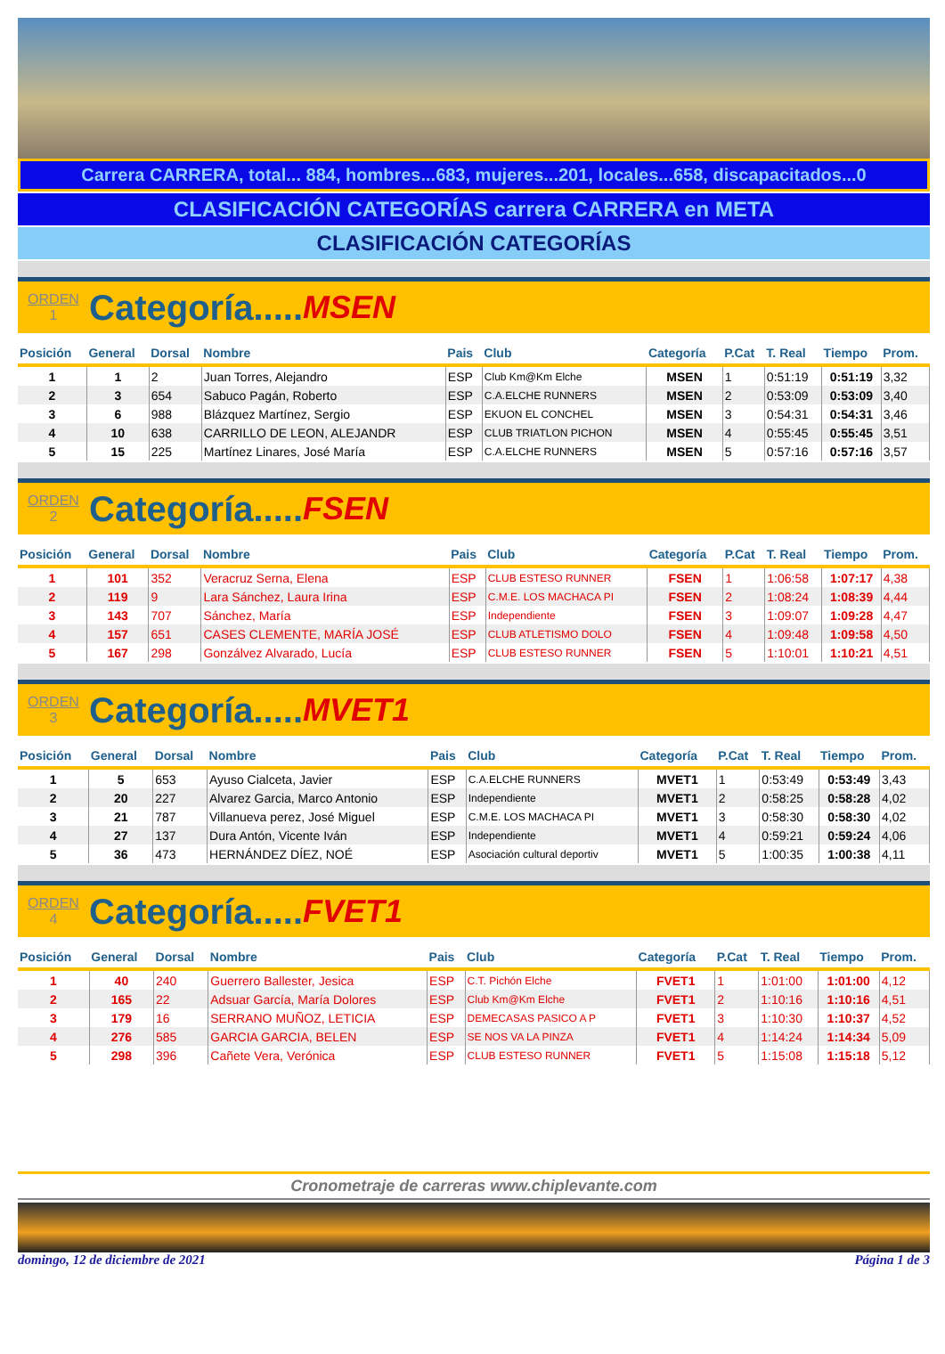Carrera CARRERA, total... 884, hombres...683, mujeres...201, locales...658, discapacitados...0
CLASIFICACIÓN CATEGORÍAS carrera CARRERA en META
CLASIFICACIÓN CATEGORÍAS
ORDEN
1
Categoría..... MSEN
| Posición | General | Dorsal | Nombre | Pais | Club | Categoría | P.Cat | T. Real | Tiempo | Prom. |
| --- | --- | --- | --- | --- | --- | --- | --- | --- | --- | --- |
| 1 | 1 | 2 | Juan Torres, Alejandro | ESP | Club Km@Km Elche | MSEN | 1 | 0:51:19 | 0:51:19 | 3,32 |
| 2 | 3 | 654 | Sabuco Pagán, Roberto | ESP | C.A.ELCHE RUNNERS | MSEN | 2 | 0:53:09 | 0:53:09 | 3,40 |
| 3 | 6 | 988 | Blázquez Martínez, Sergio | ESP | EKUON EL CONCHEL | MSEN | 3 | 0:54:31 | 0:54:31 | 3,46 |
| 4 | 10 | 638 | CARRILLO DE LEON, ALEJANDR | ESP | CLUB TRIATLON PICHON | MSEN | 4 | 0:55:45 | 0:55:45 | 3,51 |
| 5 | 15 | 225 | Martínez Linares, José María | ESP | C.A.ELCHE RUNNERS | MSEN | 5 | 0:57:16 | 0:57:16 | 3,57 |
ORDEN
2
Categoría..... FSEN
| Posición | General | Dorsal | Nombre | Pais | Club | Categoría | P.Cat | T. Real | Tiempo | Prom. |
| --- | --- | --- | --- | --- | --- | --- | --- | --- | --- | --- |
| 1 | 101 | 352 | Veracruz Serna, Elena | ESP | CLUB ESTESO RUNNER | FSEN | 1 | 1:06:58 | 1:07:17 | 4,38 |
| 2 | 119 | 9 | Lara Sánchez, Laura Irina | ESP | C.M.E. LOS MACHACA PI | FSEN | 2 | 1:08:24 | 1:08:39 | 4,44 |
| 3 | 143 | 707 | Sánchez, María | ESP | Independiente | FSEN | 3 | 1:09:07 | 1:09:28 | 4,47 |
| 4 | 157 | 651 | CASES CLEMENTE, MARÍA JOSÉ | ESP | CLUB ATLETISMO DOLO | FSEN | 4 | 1:09:48 | 1:09:58 | 4,50 |
| 5 | 167 | 298 | Gonzálvez Alvarado, Lucía | ESP | CLUB ESTESO RUNNER | FSEN | 5 | 1:10:01 | 1:10:21 | 4,51 |
ORDEN
3
Categoría..... MVET1
| Posición | General | Dorsal | Nombre | Pais | Club | Categoría | P.Cat | T. Real | Tiempo | Prom. |
| --- | --- | --- | --- | --- | --- | --- | --- | --- | --- | --- |
| 1 | 5 | 653 | Ayuso Cialceta, Javier | ESP | C.A.ELCHE RUNNERS | MVET1 | 1 | 0:53:49 | 0:53:49 | 3,43 |
| 2 | 20 | 227 | Alvarez Garcia, Marco Antonio | ESP | Independiente | MVET1 | 2 | 0:58:25 | 0:58:28 | 4,02 |
| 3 | 21 | 787 | Villanueva perez, José Miguel | ESP | C.M.E. LOS MACHACA PI | MVET1 | 3 | 0:58:30 | 0:58:30 | 4,02 |
| 4 | 27 | 137 | Dura Antón, Vicente Iván | ESP | Independiente | MVET1 | 4 | 0:59:21 | 0:59:24 | 4,06 |
| 5 | 36 | 473 | HERNÁNDEZ DÍEZ, NOÉ | ESP | Asociación cultural deportiv | MVET1 | 5 | 1:00:35 | 1:00:38 | 4,11 |
ORDEN
4
Categoría..... FVET1
| Posición | General | Dorsal | Nombre | Pais | Club | Categoría | P.Cat | T. Real | Tiempo | Prom. |
| --- | --- | --- | --- | --- | --- | --- | --- | --- | --- | --- |
| 1 | 40 | 240 | Guerrero Ballester, Jesica | ESP | C.T. Pichón Elche | FVET1 | 1 | 1:01:00 | 1:01:00 | 4,12 |
| 2 | 165 | 22 | Adsuar García, María Dolores | ESP | Club Km@Km Elche | FVET1 | 2 | 1:10:16 | 1:10:16 | 4,51 |
| 3 | 179 | 16 | SERRANO MUÑOZ, LETICIA | ESP | DEMECASAS PASICO A P | FVET1 | 3 | 1:10:30 | 1:10:37 | 4,52 |
| 4 | 276 | 585 | GARCIA GARCIA, BELEN | ESP | SE NOS VA LA PINZA | FVET1 | 4 | 1:14:24 | 1:14:34 | 5,09 |
| 5 | 298 | 396 | Cañete Vera, Verónica | ESP | CLUB ESTESO RUNNER | FVET1 | 5 | 1:15:08 | 1:15:18 | 5,12 |
Cronometraje de carreras www.chiplevante.com
domingo, 12 de diciembre de 2021 Página 1 de 3